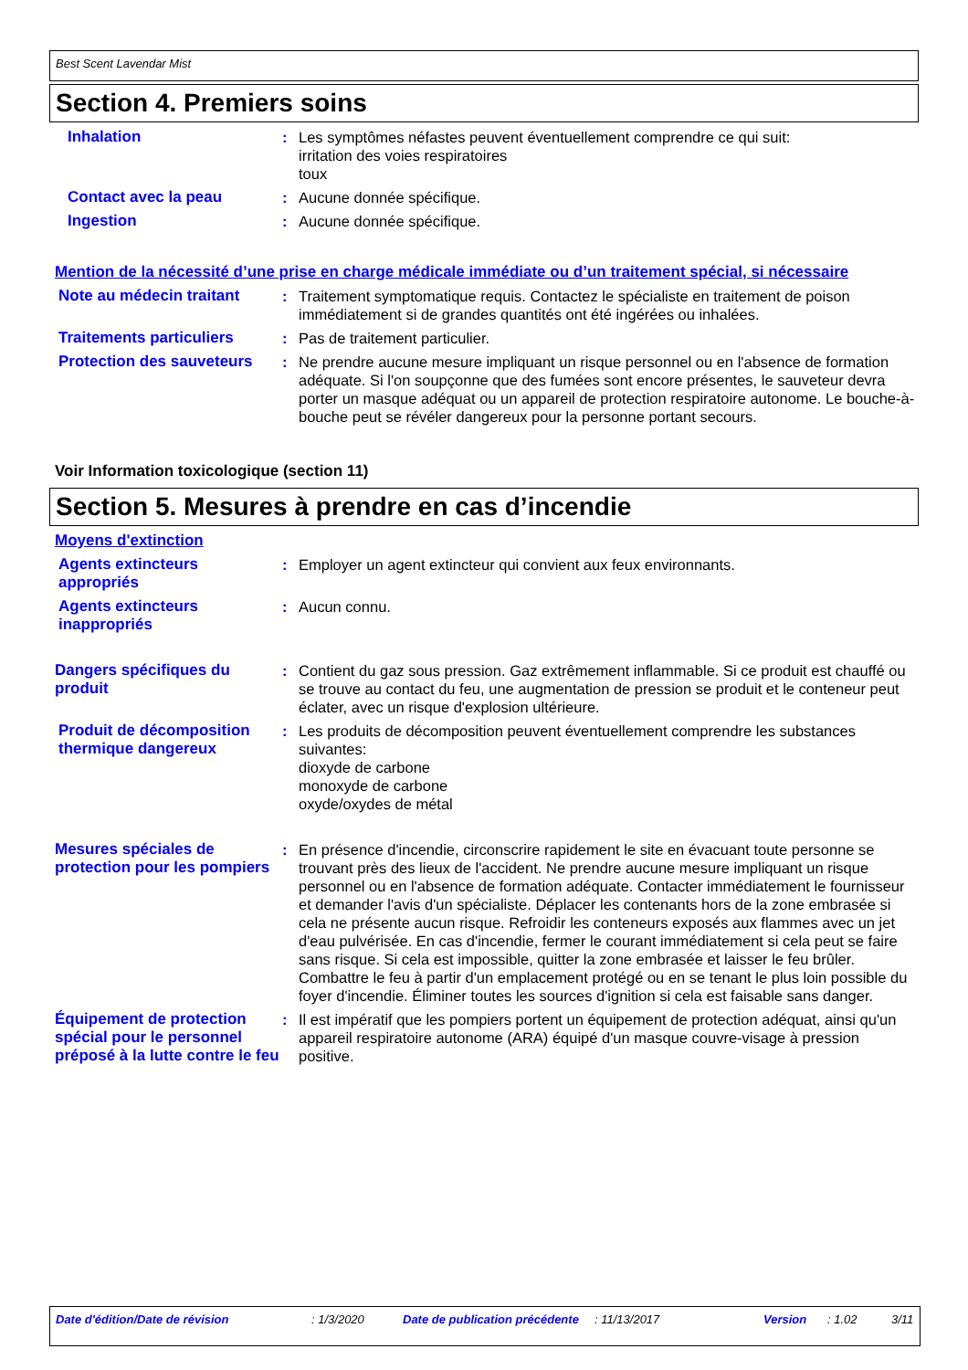Best Scent Lavendar Mist
Section 4. Premiers soins
Inhalation : Les symptômes néfastes peuvent éventuellement comprendre ce qui suit:
irritation des voies respiratoires
toux
Contact avec la peau : Aucune donnée spécifique.
Ingestion : Aucune donnée spécifique.
Mention de la nécessité d’une prise en charge médicale immédiate ou d’un traitement spécial, si nécessaire
Note au médecin traitant : Traitement symptomatique requis. Contactez le spécialiste en traitement de poison immédiatement si de grandes quantités ont été ingérées ou inhalées.
Traitements particuliers : Pas de traitement particulier.
Protection des sauveteurs
: Ne prendre aucune mesure impliquant un risque personnel ou en l'absence de formation adéquate. Si l'on soupçonne que des fumées sont encore présentes, le sauveteur devra porter un masque adéquat ou un appareil de protection respiratoire autonome. Le bouche-à-bouche peut se révéler dangereux pour la personne portant secours.
Voir Information toxicologique (section 11)
Section 5. Mesures à prendre en cas d’incendie
Moyens d'extinction
Agents extincteurs appropriés
: Employer un agent extincteur qui convient aux feux environnants.
Agents extincteurs inappropriés
: Aucun connu.
Dangers spécifiques du produit
: Contient du gaz sous pression. Gaz extrêmement inflammable. Si ce produit est chauffé ou se trouve au contact du feu, une augmentation de pression se produit et le conteneur peut éclater, avec un risque d'explosion ultérieure.
Produit de décomposition thermique dangereux
: Les produits de décomposition peuvent éventuellement comprendre les substances suivantes:
dioxyde de carbone
monoxyde de carbone
oxyde/oxydes de métal
Mesures spéciales de protection pour les pompiers
: En présence d'incendie, circonscrire rapidement le site en évacuant toute personne se trouvant près des lieux de l'accident. Ne prendre aucune mesure impliquant un risque personnel ou en l'absence de formation adéquate. Contacter immédiatement le fournisseur et demander l'avis d'un spécialiste. Déplacer les contenants hors de la zone embrasée si cela ne présente aucun risque. Refroidir les conteneurs exposés aux flammes avec un jet d'eau pulvérisée. En cas d'incendie, fermer le courant immédiatement si cela peut se faire sans risque. Si cela est impossible, quitter la zone embrasée et laisser le feu brûler. Combattre le feu à partir d'un emplacement protégé ou en se tenant le plus loin possible du foyer d'incendie. Éliminer toutes les sources d'ignition si cela est faisable sans danger.
Équipement de protection spécial pour le personnel préposé à la lutte contre le feu
: Il est impératif que les pompiers portent un équipement de protection adéquat, ainsi qu'un appareil respiratoire autonome (ARA) équipé d'un masque couvre-visage à pression positive.
Date d'édition/Date de révision : 1/3/2020 Date de publication précédente : 11/13/2017 Version : 1.02 3/11